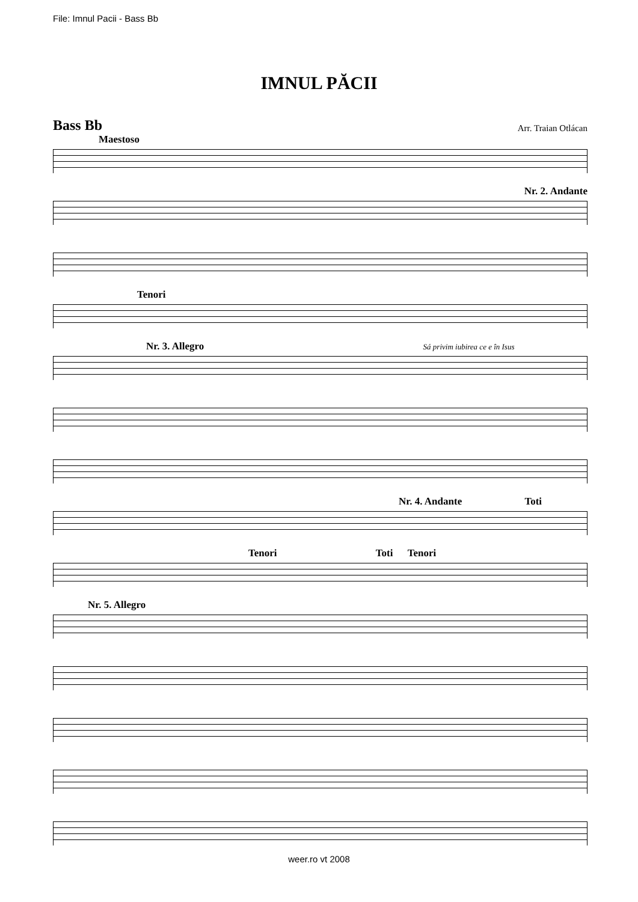File: Imnul Pacii - Bass Bb
IMNUL PĂCII
Bass Bb
Arr. Traian Otlácan
Maestoso
Nr. 2. Andante
Tenori
Nr. 3. Allegro Sá privim iubirea ce e în Isus
Nr. 4. Andante Toti
Tenori Toti Tenori
Nr. 5. Allegro
weer.ro vt 2008